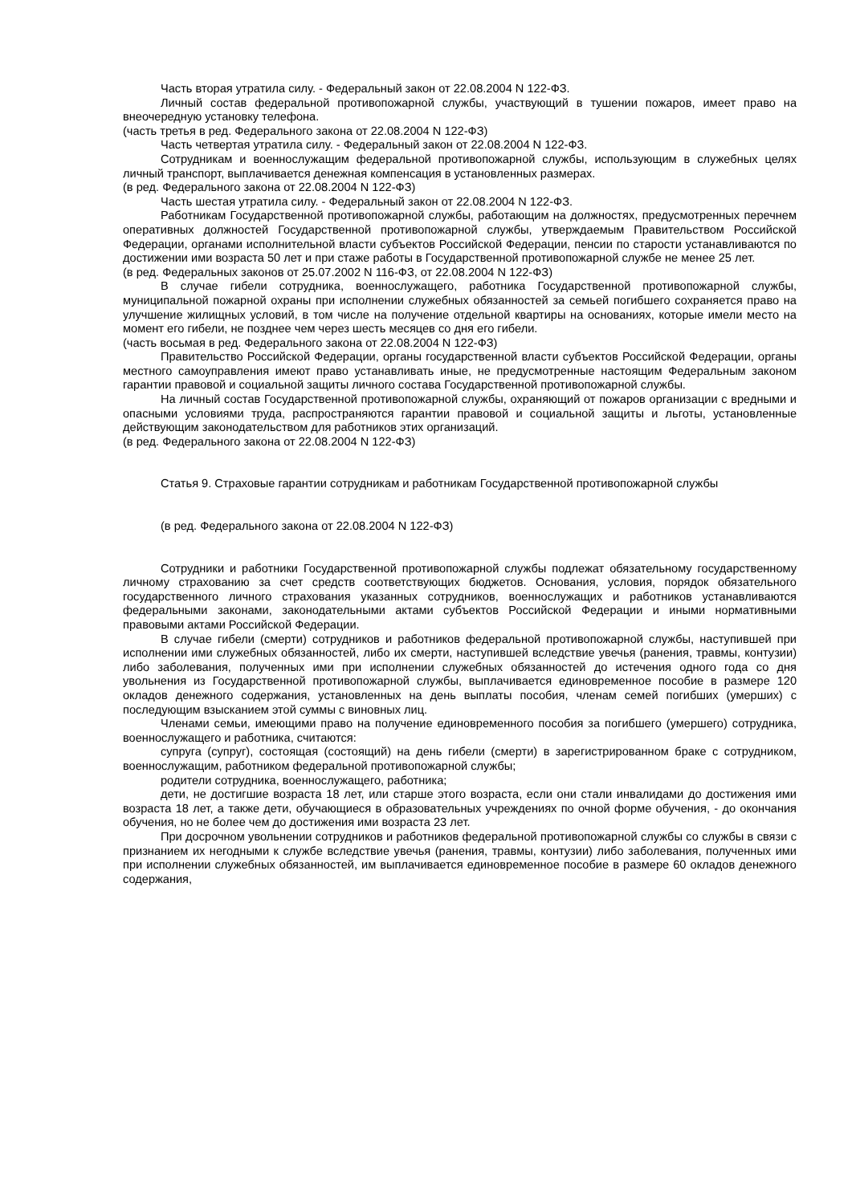Часть вторая утратила силу. - Федеральный закон от 22.08.2004 N 122-ФЗ.
Личный состав федеральной противопожарной службы, участвующий в тушении пожаров, имеет право на внеочередную установку телефона.
(часть третья в ред. Федерального закона от 22.08.2004 N 122-ФЗ)
Часть четвертая утратила силу. - Федеральный закон от 22.08.2004 N 122-ФЗ.
Сотрудникам и военнослужащим федеральной противопожарной службы, использующим в служебных целях личный транспорт, выплачивается денежная компенсация в установленных размерах.
(в ред. Федерального закона от 22.08.2004 N 122-ФЗ)
Часть шестая утратила силу. - Федеральный закон от 22.08.2004 N 122-ФЗ.
Работникам Государственной противопожарной службы, работающим на должностях, предусмотренных перечнем оперативных должностей Государственной противопожарной службы, утверждаемым Правительством Российской Федерации, органами исполнительной власти субъектов Российской Федерации, пенсии по старости устанавливаются по достижении ими возраста 50 лет и при стаже работы в Государственной противопожарной службе не менее 25 лет.
(в ред. Федеральных законов от 25.07.2002 N 116-ФЗ, от 22.08.2004 N 122-ФЗ)
В случае гибели сотрудника, военнослужащего, работника Государственной противопожарной службы, муниципальной пожарной охраны при исполнении служебных обязанностей за семьей погибшего сохраняется право на улучшение жилищных условий, в том числе на получение отдельной квартиры на основаниях, которые имели место на момент его гибели, не позднее чем через шесть месяцев со дня его гибели.
(часть восьмая в ред. Федерального закона от 22.08.2004 N 122-ФЗ)
Правительство Российской Федерации, органы государственной власти субъектов Российской Федерации, органы местного самоуправления имеют право устанавливать иные, не предусмотренные настоящим Федеральным законом гарантии правовой и социальной защиты личного состава Государственной противопожарной службы.
На личный состав Государственной противопожарной службы, охраняющий от пожаров организации с вредными и опасными условиями труда, распространяются гарантии правовой и социальной защиты и льготы, установленные действующим законодательством для работников этих организаций.
(в ред. Федерального закона от 22.08.2004 N 122-ФЗ)
Статья 9. Страховые гарантии сотрудникам и работникам Государственной противопожарной службы
(в ред. Федерального закона от 22.08.2004 N 122-ФЗ)
Сотрудники и работники Государственной противопожарной службы подлежат обязательному государственному личному страхованию за счет средств соответствующих бюджетов. Основания, условия, порядок обязательного государственного личного страхования указанных сотрудников, военнослужащих и работников устанавливаются федеральными законами, законодательными актами субъектов Российской Федерации и иными нормативными правовыми актами Российской Федерации.
В случае гибели (смерти) сотрудников и работников федеральной противопожарной службы, наступившей при исполнении ими служебных обязанностей, либо их смерти, наступившей вследствие увечья (ранения, травмы, контузии) либо заболевания, полученных ими при исполнении служебных обязанностей до истечения одного года со дня увольнения из Государственной противопожарной службы, выплачивается единовременное пособие в размере 120 окладов денежного содержания, установленных на день выплаты пособия, членам семей погибших (умерших) с последующим взысканием этой суммы с виновных лиц.
Членами семьи, имеющими право на получение единовременного пособия за погибшего (умершего) сотрудника, военнослужащего и работника, считаются:
супруга (супруг), состоящая (состоящий) на день гибели (смерти) в зарегистрированном браке с сотрудником, военнослужащим, работником федеральной противопожарной службы;
родители сотрудника, военнослужащего, работника;
дети, не достигшие возраста 18 лет, или старше этого возраста, если они стали инвалидами до достижения ими возраста 18 лет, а также дети, обучающиеся в образовательных учреждениях по очной форме обучения, - до окончания обучения, но не более чем до достижения ими возраста 23 лет.
При досрочном увольнении сотрудников и работников федеральной противопожарной службы со службы в связи с признанием их негодными к службе вследствие увечья (ранения, травмы, контузии) либо заболевания, полученных ими при исполнении служебных обязанностей, им выплачивается единовременное пособие в размере 60 окладов денежного содержания,